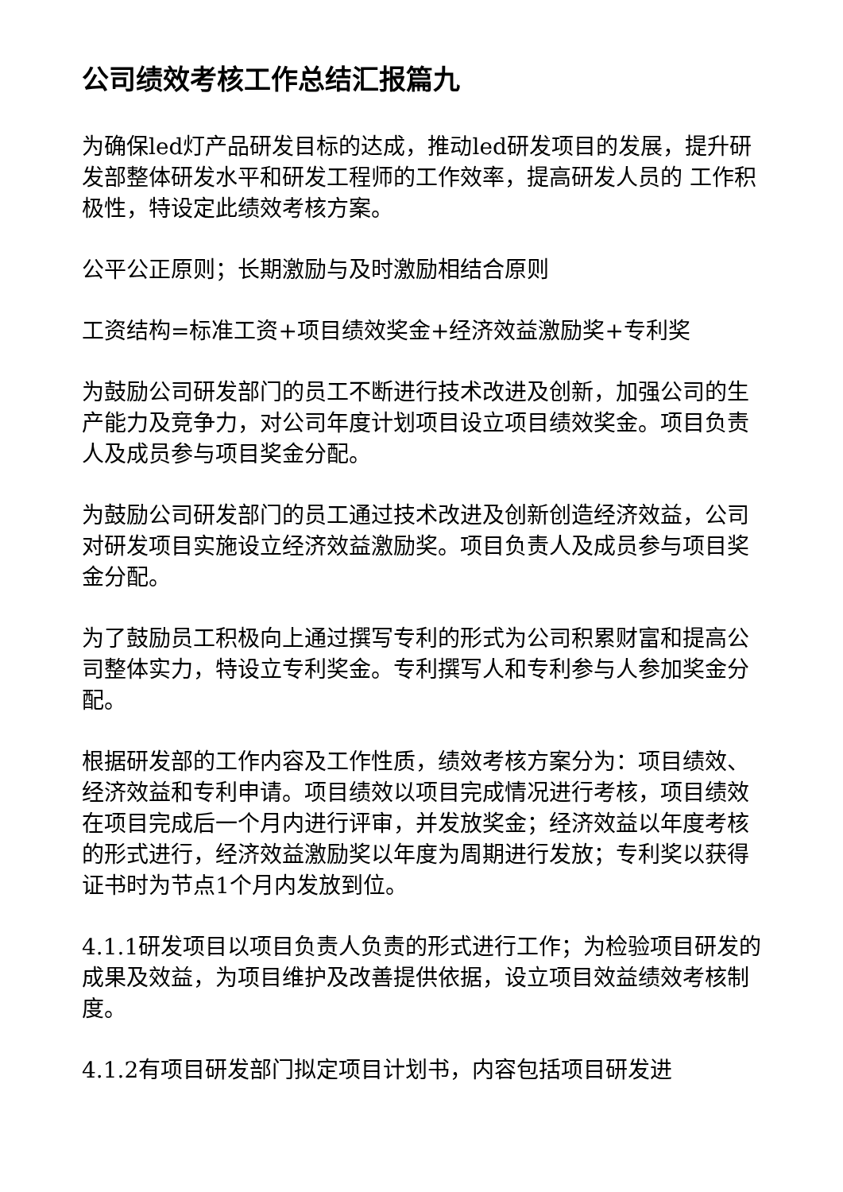公司绩效考核工作总结汇报篇九
为确保led灯产品研发目标的达成，推动led研发项目的发展，提升研发部整体研发水平和研发工程师的工作效率，提高研发人员的 工作积极性，特设定此绩效考核方案。
公平公正原则；长期激励与及时激励相结合原则
工资结构=标准工资+项目绩效奖金+经济效益激励奖+专利奖
为鼓励公司研发部门的员工不断进行技术改进及创新，加强公司的生产能力及竞争力，对公司年度计划项目设立项目绩效奖金。项目负责人及成员参与项目奖金分配。
为鼓励公司研发部门的员工通过技术改进及创新创造经济效益，公司对研发项目实施设立经济效益激励奖。项目负责人及成员参与项目奖金分配。
为了鼓励员工积极向上通过撰写专利的形式为公司积累财富和提高公司整体实力，特设立专利奖金。专利撰写人和专利参与人参加奖金分配。
根据研发部的工作内容及工作性质，绩效考核方案分为：项目绩效、经济效益和专利申请。项目绩效以项目完成情况进行考核，项目绩效在项目完成后一个月内进行评审，并发放奖金；经济效益以年度考核的形式进行，经济效益激励奖以年度为周期进行发放；专利奖以获得证书时为节点1个月内发放到位。
4.1.1研发项目以项目负责人负责的形式进行工作；为检验项目研发的成果及效益，为项目维护及改善提供依据，设立项目效益绩效考核制度。
4.1.2有项目研发部门拟定项目计划书，内容包括项目研发进